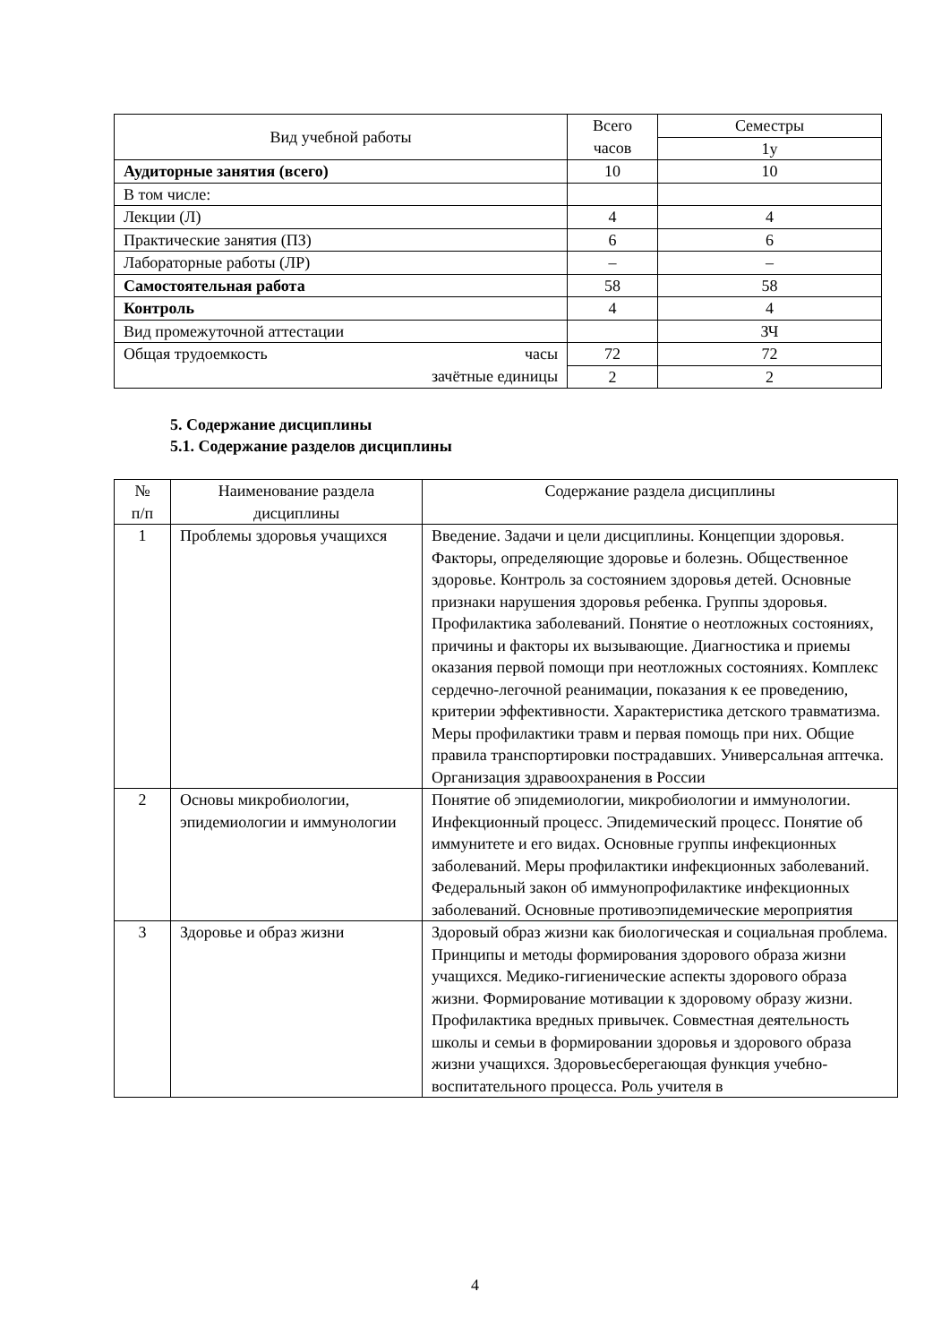| Вид учебной работы | Всего часов | Семестры |
| | | 1у |
| Аудиторные занятия (всего) | 10 | 10 |
| В том числе: | | |
| Лекции (Л) | 4 | 4 |
| Практические занятия (ПЗ) | 6 | 6 |
| Лабораторные работы (ЛР) | – | – |
| Самостоятельная работа | 58 | 58 |
| Контроль | 4 | 4 |
| Вид промежуточной аттестации | | ЗЧ |
| Общая трудоемкость часы | 72 | 72 |
| зачётные единицы | 2 | 2 |
5. Содержание дисциплины
5.1. Содержание разделов дисциплины
| № п/п | Наименование раздела дисциплины | Содержание раздела дисциплины |
| 1 | Проблемы здоровья учащихся | Введение. Задачи и цели дисциплины. Концепции здоровья. Факторы, определяющие здоровье и болезнь. Общественное здоровье. Контроль за состоянием здоровья детей. Основные признаки нарушения здоровья ребенка. Группы здоровья. Профилактика заболеваний. Понятие о неотложных состояниях, причины и факторы их вызывающие. Диагностика и приемы оказания первой помощи при неотложных состояниях. Комплекс сердечно-легочной реанимации, показания к ее проведению, критерии эффективности. Характеристика детского травматизма. Меры профилактики травм и первая помощь при них. Общие правила транспортировки пострадавших. Универсальная аптечка. Организация здравоохранения в России |
| 2 | Основы микробиологии, эпидемиологии и иммунологии | Понятие об эпидемиологии, микробиологии и иммунологии. Инфекционный процесс. Эпидемический процесс. Понятие об иммунитете и его видах. Основные группы инфекционных заболеваний. Меры профилактики инфекционных заболеваний. Федеральный закон об иммунопрофилактике инфекционных заболеваний. Основные противоэпидемические мероприятия |
| 3 | Здоровье и образ жизни | Здоровый образ жизни как биологическая и социальная проблема. Принципы и методы формирования здорового образа жизни учащихся. Медико-гигиенические аспекты здорового образа жизни. Формирование мотивации к здоровому образу жизни. Профилактика вредных привычек. Совместная деятельность школы и семьи в формировании здоровья и здорового образа жизни учащихся. Здоровьесберегающая функция учебно-воспитательного процесса. Роль учителя в |
4